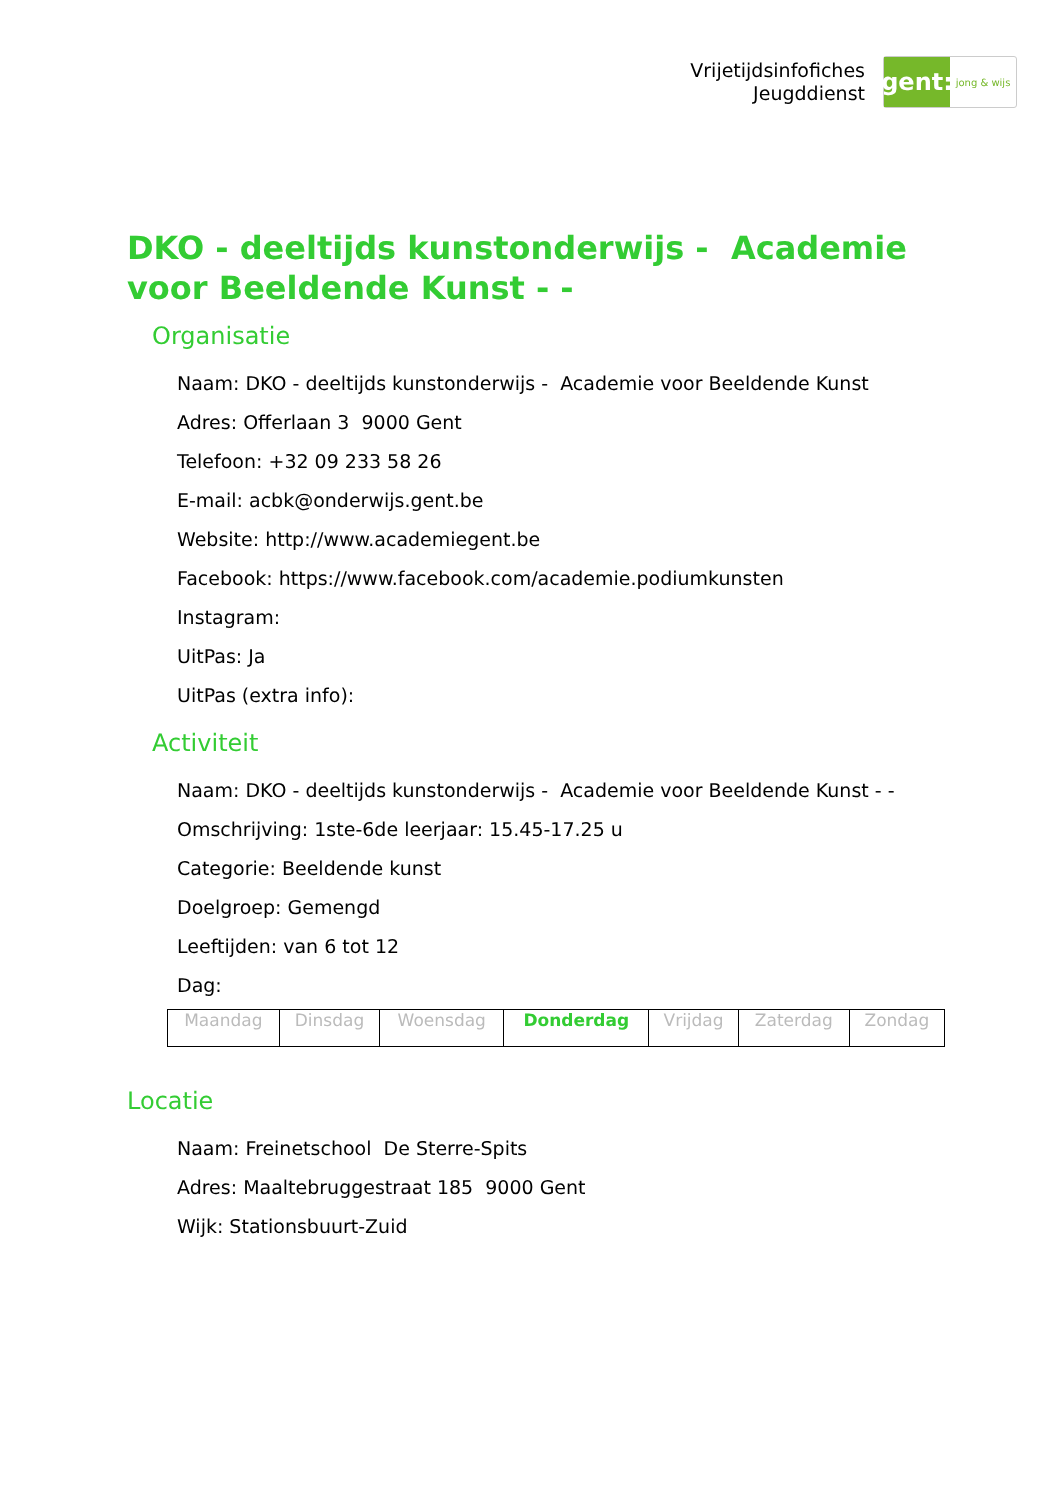Vrijetijdsinfofiches
Jeugddienst
gent:
jong & wijs
DKO - deeltijds kunstonderwijs - Academie voor Beeldende Kunst - -
Organisatie
Naam: DKO - deeltijds kunstonderwijs - Academie voor Beeldende Kunst
Adres: Offerlaan 3 9000 Gent
Telefoon: +32 09 233 58 26
E-mail: acbk@onderwijs.gent.be
Website: http://www.academiegent.be
Facebook: https://www.facebook.com/academie.podiumkunsten
Instagram:
UitPas: Ja
UitPas (extra info):
Activiteit
Naam: DKO - deeltijds kunstonderwijs - Academie voor Beeldende Kunst - -
Omschrijving: 1ste-6de leerjaar: 15.45-17.25 u
Categorie: Beeldende kunst
Doelgroep: Gemengd
Leeftijden: van 6 tot 12
Dag:
| Maandag | Dinsdag | Woensdag | Donderdag | Vrijdag | Zaterdag | Zondag |
Locatie
Naam: Freinetschool De Sterre-Spits
Adres: Maaltebruggestraat 185 9000 Gent
Wijk: Stationsbuurt-Zuid